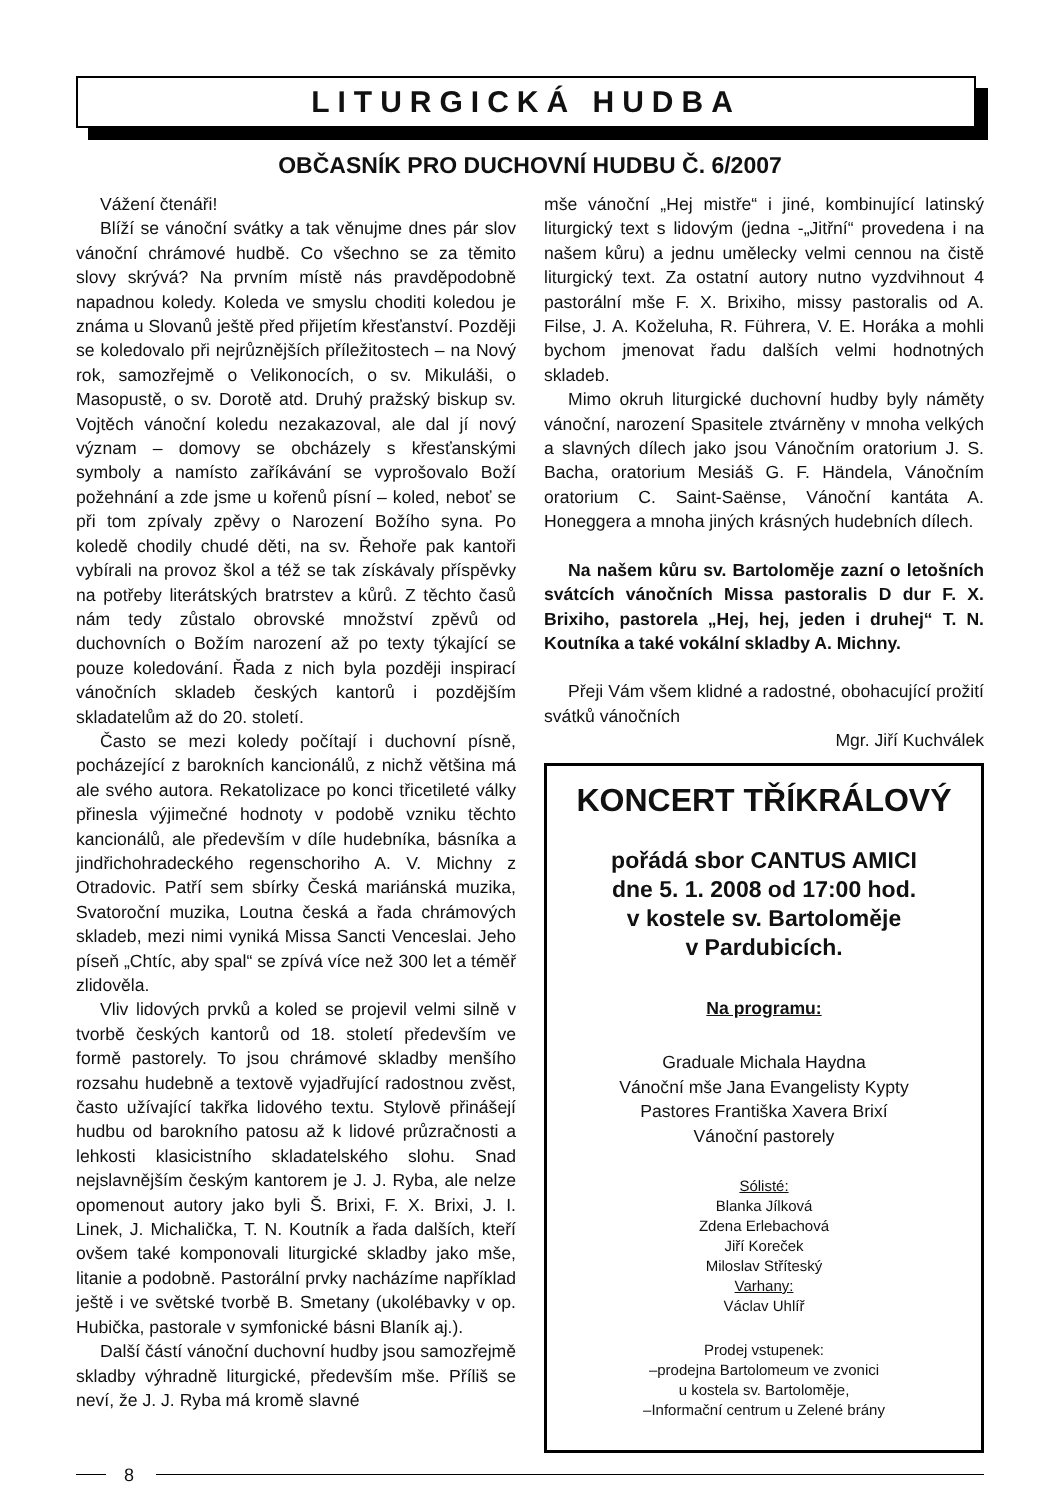LITURGICKÁ HUDBA
OBČASNÍK PRO DUCHOVNÍ HUDBU Č. 6/2007
Vážení čtenáři!
Blíží se vánoční svátky a tak věnujme dnes pár slov vánoční chrámové hudbě. Co všechno se za těmito slovy skrývá? Na prvním místě nás pravděpodobně napadnou koledy. Koleda ve smyslu choditi koledou je známa u Slovanů ještě před přijetím křesťanství. Později se koledovalo při nejrůznějších příležitostech – na Nový rok, samozřejmě o Velikonocích, o sv. Mikuláši, o Masopustě, o sv. Dorotě atd. Druhý pražský biskup sv. Vojtěch vánoční koledu nezakazoval, ale dal jí nový význam – domovy se obcházely s křesťanskými symboly a namísto zaříkávání se vyprošovalo Boží požehnání a zde jsme u kořenů písní – koled, neboť se při tom zpívaly zpěvy o Narození Božího syna. Po koledě chodily chudé děti, na sv. Řehoře pak kantoři vybírali na provoz škol a též se tak získávaly příspěvky na potřeby literátských bratrstev a kůrů. Z těchto časů nám tedy zůstalo obrovské množství zpěvů od duchovních o Božím narození až po texty týkající se pouze koledování. Řada z nich byla později inspirací vánočních skladeb českých kantorů i pozdějším skladatelům až do 20. století.
Často se mezi koledy počítají i duchovní písně, pocházející z barokních kancionálů, z nichž většina má ale svého autora. Rekatolizace po konci třicetileté války přinesla výjimečné hodnoty v podobě vzniku těchto kancionálů, ale především v díle hudebníka, básníka a jindřichohradeckého regenschoriho A. V. Michny z Otradovic. Patří sem sbírky Česká mariánská muzika, Svatoroční muzika, Loutna česká a řada chrámových skladeb, mezi nimi vyniká Missa Sancti Venceslai. Jeho píseň „Chtíc, aby spal“ se zpívá více než 300 let a téměř zlidověla.
Vliv lidových prvků a koled se projevil velmi silně v tvorbě českých kantorů od 18. století především ve formě pastorely. To jsou chrámové skladby menšího rozsahu hudebně a textově vyjadřující radostnou zvěst, často užívající takřka lidového textu. Stylově přinášejí hudbu od barokního patosu až k lidové průzračnosti a lehkosti klasicistního skladatelského slohu. Snad nejslavnějším českým kantorem je J. J. Ryba, ale nelze opomenout autory jako byli Š. Brixi, F. X. Brixi, J. I. Linek, J. Michalička, T. N. Koutník a řada dalších, kteří ovšem také komponovali liturgické skladby jako mše, litanie a podobně. Pastorální prvky nacházíme například ještě i ve světské tvorbě B. Smetany (ukolébavky v op. Hubička, pastorale v symfonické básni Blaník aj.).
Další částí vánoční duchovní hudby jsou samozřejmě skladby výhradně liturgické, především mše. Příliš se neví, že J. J. Ryba má kromě slavné
mše vánoční „Hej mistře“ i jiné, kombinující latinský liturgický text s lidovým (jedna -„Jitřní“ provedena i na našem kůru) a jednu umělecky velmi cennou na čistě liturgický text. Za ostatní autory nutno vyzdvihnout 4 pastorální mše F. X. Brixiho, missy pastoralis od A. Filse, J. A. Koželuha, R. Führera, V. E. Horáka a mohli bychom jmenovat řadu dalších velmi hodnotných skladeb.
Mimo okruh liturgické duchovní hudby byly náměty vánoční, narození Spasitele ztvárněny v mnoha velkých a slavných dílech jako jsou Vánočním oratorium J. S. Bacha, oratorium Mesiáš G. F. Händela, Vánočním oratorium C. Saint-Saënse, Vánoční kantáta A. Honeggera a mnoha jiných krásných hudebních dílech.
Na našem kůru sv. Bartoloměje zazní o letošních svátcích vánočních Missa pastoralis D dur F. X. Brixiho, pastorela „Hej, hej, jeden i druhej“ T. N. Koutníka a také vokální skladby A. Michny.
Přeji Vám všem klidné a radostné, obohacující prožití svátků vánočních
Mgr. Jiří Kuchválek
KONCERT TŘÍKRÁLOVÝ
pořádá sbor CANTUS AMICI
dne 5. 1. 2008 od 17:00 hod.
v kostele sv. Bartoloměje
v Pardubicích.
Na programu:
Graduale Michala Haydna
Vánoční mše Jana Evangelisty Kypty
Pastores Františka Xavera Brixí
Vánoční pastorely
Sólisté:
Blanka Jílková
Zdena Erlebachová
Jiří Koreček
Miloslav Stříteský
Varhany:
Václav Uhlíř
Prodej vstupenek:
–prodejna Bartolomeum ve zvonici
u kostela sv. Bartoloměje,
–Informační centrum u Zelené brány
8